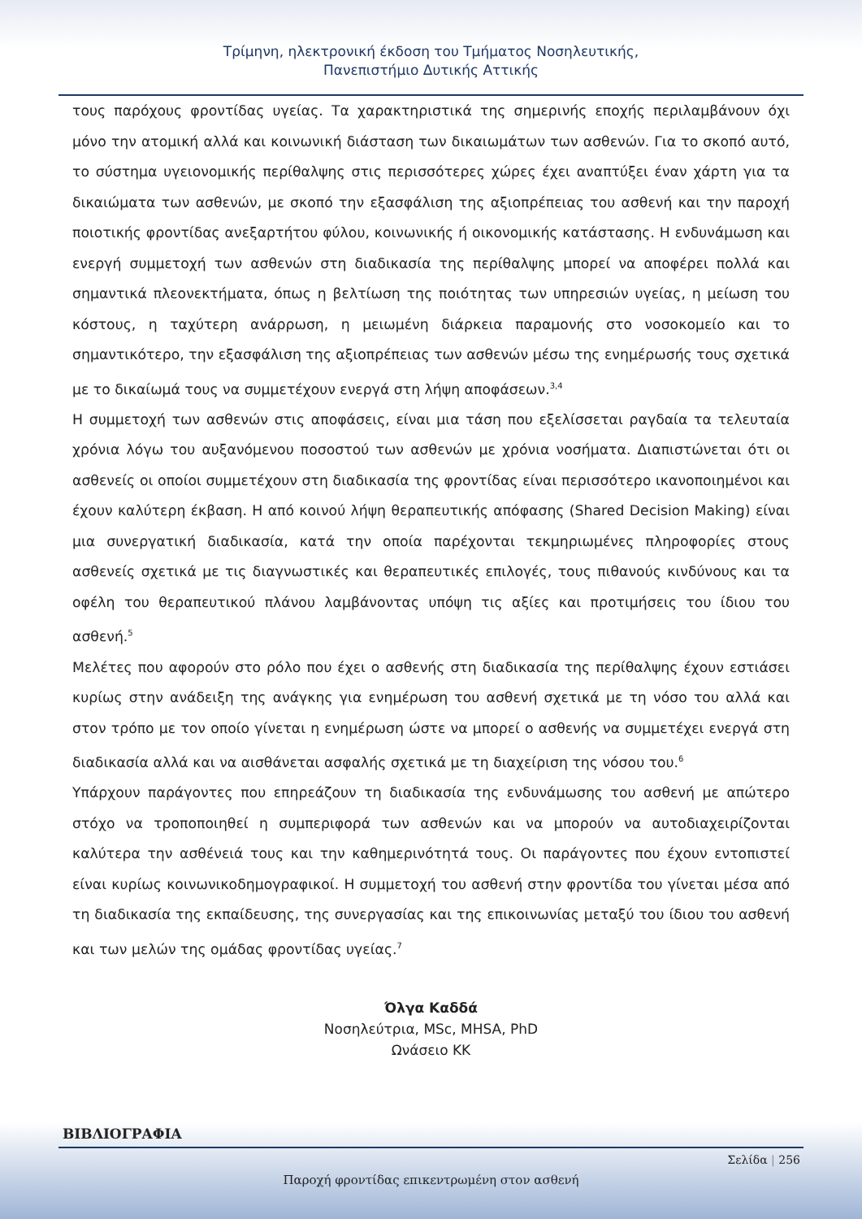Τρίμηνη, ηλεκτρονική έκδοση του Τμήματος Νοσηλευτικής,
Πανεπιστήμιο Δυτικής Αττικής
τους παρόχους φροντίδας υγείας. Τα χαρακτηριστικά της σημερινής εποχής περιλαμβάνουν όχι μόνο την ατομική αλλά και κοινωνική διάσταση των δικαιωμάτων των ασθενών. Για το σκοπό αυτό, το σύστημα υγειονομικής περίθαλψης στις περισσότερες χώρες έχει αναπτύξει έναν χάρτη για τα δικαιώματα των ασθενών, με σκοπό την εξασφάλιση της αξιοπρέπειας του ασθενή και την παροχή ποιοτικής φροντίδας ανεξαρτήτου φύλου, κοινωνικής ή οικονομικής κατάστασης. Η ενδυνάμωση και ενεργή συμμετοχή των ασθενών στη διαδικασία της περίθαλψης μπορεί να αποφέρει πολλά και σημαντικά πλεονεκτήματα, όπως η βελτίωση της ποιότητας των υπηρεσιών υγείας, η μείωση του κόστους, η ταχύτερη ανάρρωση, η μειωμένη διάρκεια παραμονής στο νοσοκομείο και το σημαντικότερο, την εξασφάλιση της αξιοπρέπειας των ασθενών μέσω της ενημέρωσής τους σχετικά με το δικαίωμά τους να συμμετέχουν ενεργά στη λήψη αποφάσεων.<sup>3,4</sup>
Η συμμετοχή των ασθενών στις αποφάσεις, είναι μια τάση που εξελίσσεται ραγδαία τα τελευταία χρόνια λόγω του αυξανόμενου ποσοστού των ασθενών με χρόνια νοσήματα. Διαπιστώνεται ότι οι ασθενείς οι οποίοι συμμετέχουν στη διαδικασία της φροντίδας είναι περισσότερο ικανοποιημένοι και έχουν καλύτερη έκβαση. Η από κοινού λήψη θεραπευτικής απόφασης (Shared Decision Making) είναι μια συνεργατική διαδικασία, κατά την οποία παρέχονται τεκμηριωμένες πληροφορίες στους ασθενείς σχετικά με τις διαγνωστικές και θεραπευτικές επιλογές, τους πιθανούς κινδύνους και τα οφέλη του θεραπευτικού πλάνου λαμβάνοντας υπόψη τις αξίες και προτιμήσεις του ίδιου του ασθενή.<sup>5</sup>
Μελέτες που αφορούν στο ρόλο που έχει ο ασθενής στη διαδικασία της περίθαλψης έχουν εστιάσει κυρίως στην ανάδειξη της ανάγκης για ενημέρωση του ασθενή σχετικά με τη νόσο του αλλά και στον τρόπο με τον οποίο γίνεται η ενημέρωση ώστε να μπορεί ο ασθενής να συμμετέχει ενεργά στη διαδικασία αλλά και να αισθάνεται ασφαλής σχετικά με τη διαχείριση της νόσου του.<sup>6</sup>
Υπάρχουν παράγοντες που επηρεάζουν τη διαδικασία της ενδυνάμωσης του ασθενή με απώτερο στόχο να τροποποιηθεί η συμπεριφορά των ασθενών και να μπορούν να αυτοδιαχειρίζονται καλύτερα την ασθένειά τους και την καθημερινότητά τους. Οι παράγοντες που έχουν εντοπιστεί είναι κυρίως κοινωνικοδημογραφικοί. Η συμμετοχή του ασθενή στην φροντίδα του γίνεται μέσα από τη διαδικασία της εκπαίδευσης, της συνεργασίας και της επικοινωνίας μεταξύ του ίδιου του ασθενή και των μελών της ομάδας φροντίδας υγείας.<sup>7</sup>
Όλγα Καδδά
Νοσηλεύτρια, MSc, MHSA, PhD
Ωνάσειο ΚΚ
ΒΙΒΛΙΟΓΡΑΦΙΑ
Σελίδα | 256
Παροχή φροντίδας επικεντρωμένη στον ασθενή